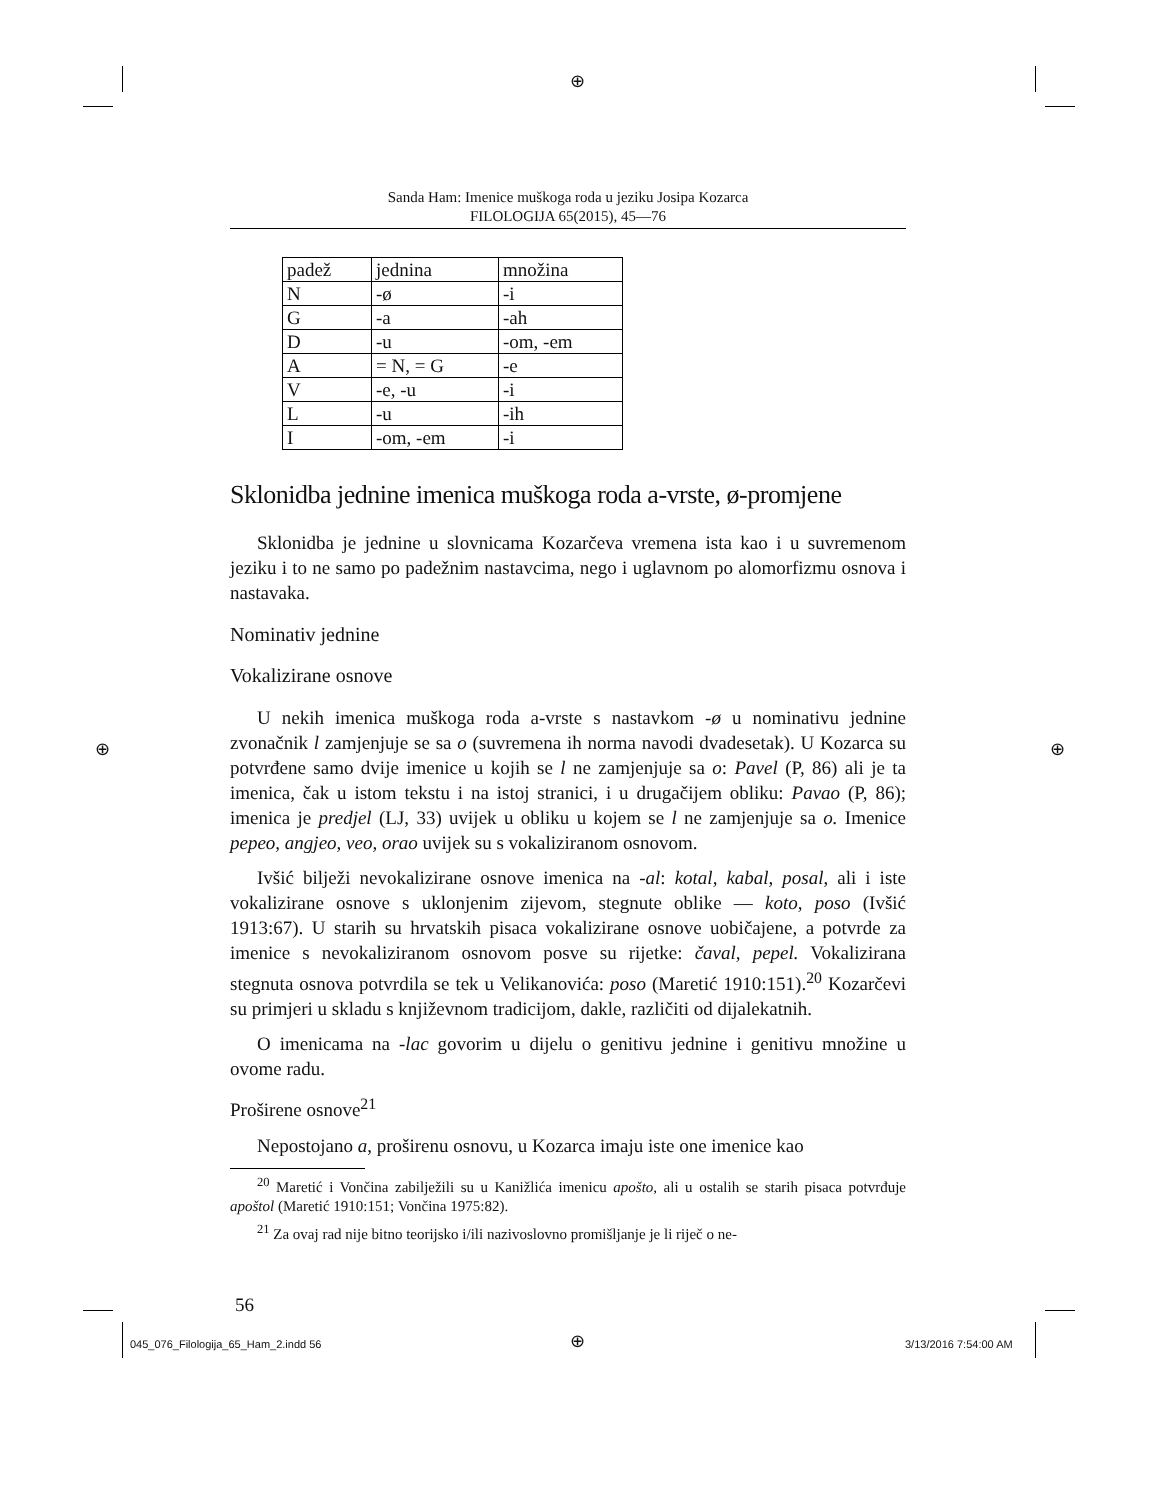⊕
⊕ ⊕
Sanda Ham: Imenice muškoga roda u jeziku Josipa Kozarca
FILOLOGIJA 65(2015), 45—76
| padež | jednina | množina |
| N | -ø | -i |
| G | -a | -ah |
| D | -u | -om, -em |
| A | = N, = G | -e |
| V | -e, -u | -i |
| L | -u | -ih |
| I | -om, -em | -i |
Sklonidba jednine imenica muškoga roda a-vrste, ø-promjene
Sklonidba je jednine u slovnicama Kozarčeva vremena ista kao i u suvremenom jeziku i to ne samo po padežnim nastavcima, nego i uglavnom po alomorfizmu osnova i nastavaka.
Nominativ jednine
Vokalizirane osnove
U nekih imenica muškoga roda a-vrste s nastavkom -ø u nominativu jednine zvonačnik l zamjenjuje se sa o (suvremena ih norma navodi dvadesetak). U Kozarca su potvrđene samo dvije imenice u kojih se l ne zamjenjuje sa o: Pavel (P, 86) ali je ta imenica, čak u istom tekstu i na istoj stranici, i u drugačijem obliku: Pavao (P, 86); imenica je predjel (LJ, 33) uvijek u obliku u kojem se l ne zamjenjuje sa o. Imenice pepeo, angjeo, veo, orao uvijek su s vokaliziranom osnovom.
Ivšić bilježi nevokalizirane osnove imenica na -al: kotal, kabal, posal, ali i iste vokalizirane osnove s uklonjenim zijevom, stegnute oblike — koto, poso (Ivšić 1913:67). U starih su hrvatskih pisaca vokalizirane osnove uobičajene, a potvrde za imenice s nevokaliziranom osnovom posve su rijetke: čaval, pepel. Vokalizirana stegnuta osnova potvrdila se tek u Velikanovića: poso (Maretić 1910:151).<sup>20</sup> Kozarčevi su primjeri u skladu s književnom tradicijom, dakle, različiti od dijalekatnih.
O imenicama na -lac govorim u dijelu o genitivu jednine i genitivu množine u ovome radu.
Proširene osnove<sup>21</sup>
Nepostojano a, proširenu osnovu, u Kozarca imaju iste one imenice kao
<sup>20</sup> Maretić i Vončina zabilježili su u Kanižlića imenicu apošto, ali u ostalih se starih pisaca potvrđuje apoštol (Maretić 1910:151; Vončina 1975:82).
<sup>21</sup> Za ovaj rad nije bitno teorijsko i/ili nazivoslovno promišljanje je li riječ o ne-
56
045_076_Filologija_65_Ham_2.indd 56
⊕ 3/13/2016 7:54:00 AM